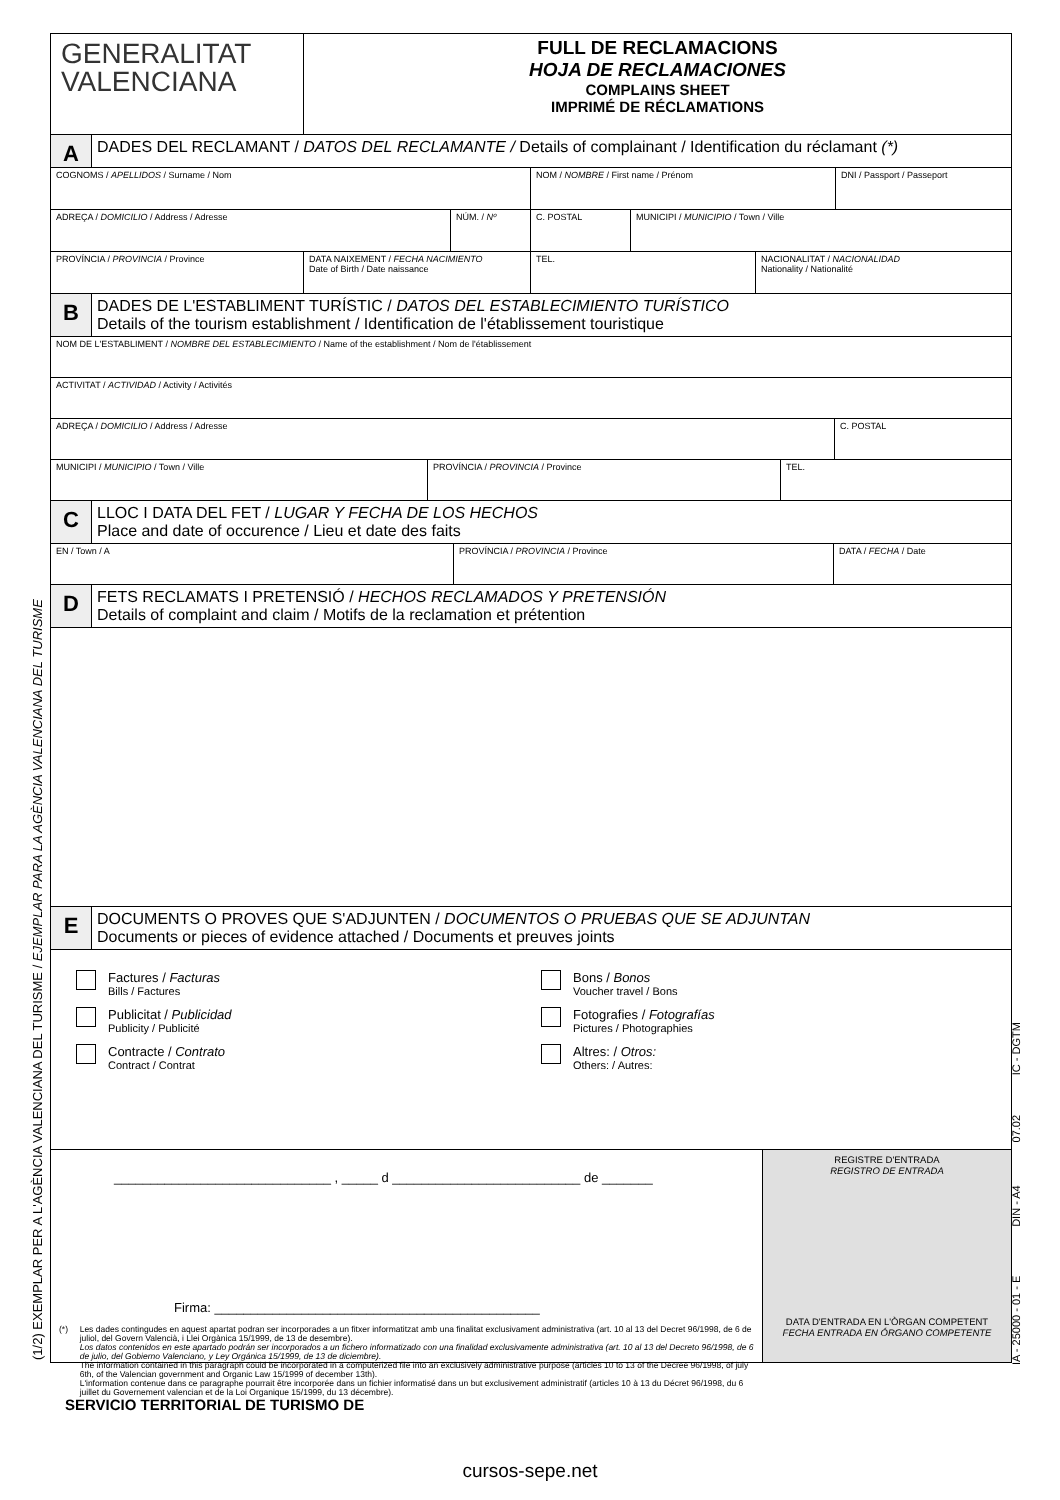(1/2) EXEMPLAR PER A L'AGÈNCIA VALENCIANA DEL TURISME / EJEMPLAR PARA LA AGÈNCIA VALENCIANA DEL TURISME
IA - 25000 - 01 - E DIN - A4 07.02 IC - DGTM
GENERALITAT
VALENCIANA
FULL DE RECLAMACIONS
HOJA DE RECLAMACIONES
COMPLAINS SHEET
IMPRIMÉ DE RÉCLAMATIONS
A
DADES DEL RECLAMANT / DATOS DEL RECLAMANTE / Details of complainant / Identification du réclamant (*)
COGNOMS / APELLIDOS / Surname / Nom NOM / NOMBRE / First name / Prénom DNI / Passport / Passeport
ADREÇA / DOMICILIO / Address / Adresse NÚM. / Nº C. POSTAL MUNICIPI / MUNICIPIO / Town / Ville
PROVÍNCIA / PROVINCIA / Province DATA NAIXEMENT / FECHA NACIMIENTO
Date of Birth / Date naissance
TEL. NACIONALITAT / NACIONALIDAD
Nationality / Nationalité
B
DADES DE L'ESTABLIMENT TURÍSTIC / DATOS DEL ESTABLECIMIENTO TURÍSTICO
Details of the tourism establishment / Identification de l'établissement touristique
NOM DE L'ESTABLIMENT / NOMBRE DEL ESTABLECIMIENTO / Name of the establishment / Nom de l'établissement
ACTIVITAT / ACTIVIDAD / Activity / Activités
ADREÇA / DOMICILIO / Address / Adresse C. POSTAL
MUNICIPI / MUNICIPIO / Town / Ville PROVÍNCIA / PROVINCIA / Province TEL.
C
LLOC I DATA DEL FET / LUGAR Y FECHA DE LOS HECHOS
Place and date of occurence / Lieu et date des faits
EN / Town / A PROVÍNCIA / PROVINCIA / Province DATA / FECHA / Date
D
FETS RECLAMATS I PRETENSIÓ / HECHOS RECLAMADOS Y PRETENSIÓN
Details of complaint and claim / Motifs de la reclamation et prétention
E
DOCUMENTS O PROVES QUE S'ADJUNTEN / DOCUMENTOS O PRUEBAS QUE SE ADJUNTAN
Documents or pieces of evidence attached / Documents et preuves joints
Factures / Facturas
Bills / Factures
Publicitat / Publicidad
Publicity / Publicité
Contracte / Contrato
Contract / Contrat
Bons / Bonos
Voucher travel / Bons
Fotografies / Fotografías
Pictures / Photographies
Altres: / Otros:
Others: / Autres:
______________________________ , _____ d __________________________ de _______
Firma: _____________________________________________
(*) Les dades contingudes en aquest apartat podran ser incorporades a un fitxer informatitzat amb una finalitat exclusivament administrativa (art. 10 al 13 del Decret 96/1998, de 6 de juliol, del Govern Valencià, i Llei Orgànica 15/1999, de 13 de desembre).
Los datos contenidos en este apartado podrán ser incorporados a un fichero informatizado con una finalidad exclusivamente administrativa (art. 10 al 13 del Decreto 96/1998, de 6 de julio, del Gobierno Valenciano, y Ley Orgánica 15/1999, de 13 de diciembre).
The information contained in this paragraph could be incorporated in a computerized file into an exclusively administrative purpose (articles 10 to 13 of the Decree 96/1998, of july 6th, of the Valencian government and Organic Law 15/1999 of december 13th).
L'information contenue dans ce paragraphe pourrait être incorporée dans un fichier informatisé dans un but exclusivement administratif (articles 10 à 13 du Décret 96/1998, du 6 juillet du Governement valencian et de la Loi Organique 15/1999, du 13 décembre).
REGISTRE D'ENTRADA
REGISTRO DE ENTRADA
DATA D'ENTRADA EN L'ÒRGAN COMPETENT
FECHA ENTRADA EN ÓRGANO COMPETENTE
SERVICIO TERRITORIAL DE TURISMO DE
cursos-sepe.net